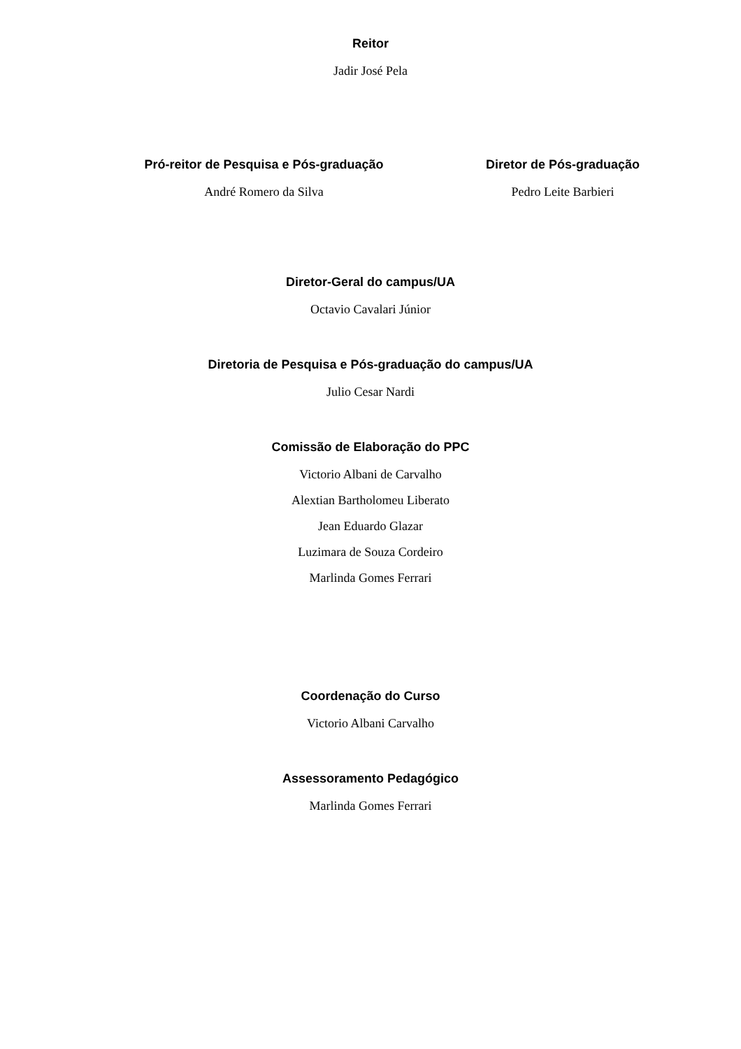Reitor
Jadir José Pela
Pró-reitor de Pesquisa e Pós-graduação
André Romero da Silva
Diretor de Pós-graduação
Pedro Leite Barbieri
Diretor-Geral do campus/UA
Octavio Cavalari Júnior
Diretoria de Pesquisa e Pós-graduação do campus/UA
Julio Cesar Nardi
Comissão de Elaboração do PPC
Victorio Albani de Carvalho
Alextian Bartholomeu Liberato
Jean Eduardo Glazar
Luzimara de Souza Cordeiro
Marlinda Gomes Ferrari
Coordenação do Curso
Victorio Albani Carvalho
Assessoramento Pedagógico
Marlinda Gomes Ferrari